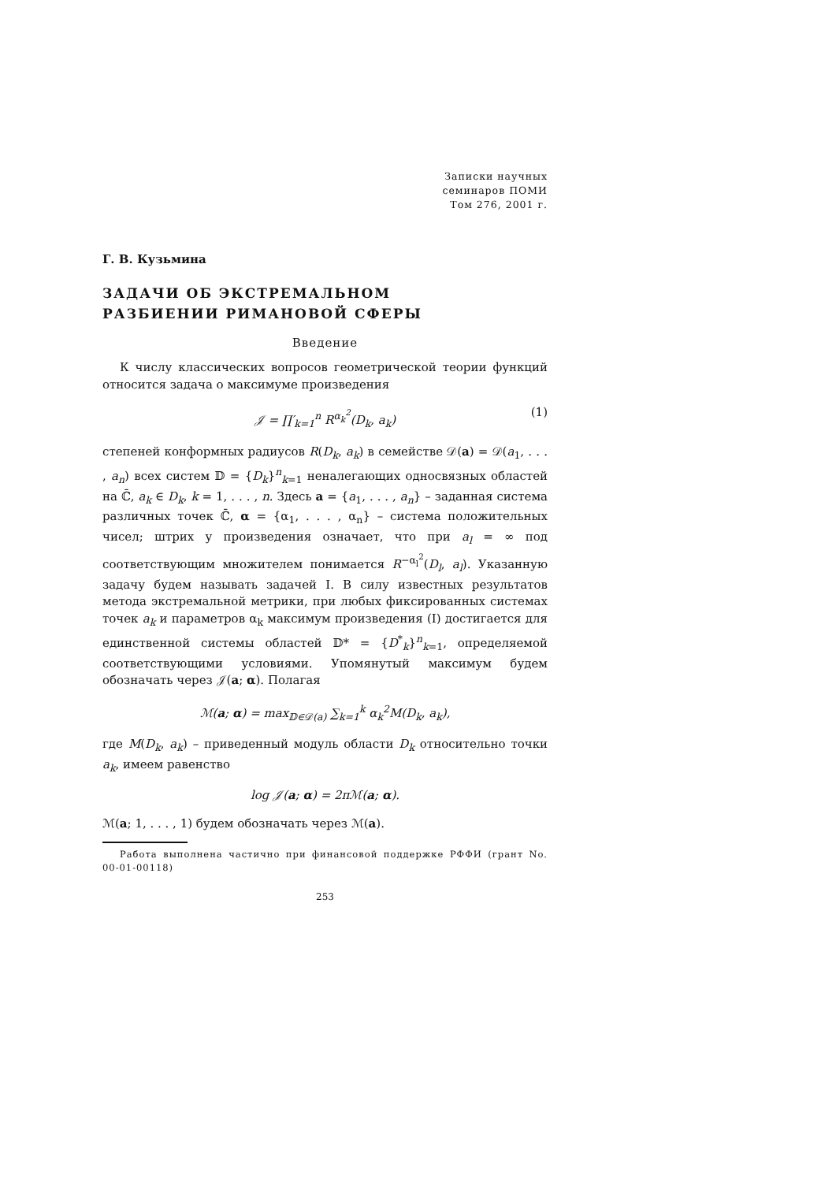Записки научных
семинаров ПОМИ
Том 276, 2001 г.
Г. В. Кузьмина
ЗАДАЧИ ОБ ЭКСТРЕМАЛЬНОМ
РАЗБИЕНИИ РИМАНОВОЙ СФЕРЫ
Введение
К числу классических вопросов геометрической теории функций относится задача о максимуме произведения
𝒥 = ∏′<sub>k=1</sub><sup>n</sup> R<sup>α<sub>k</sub><sup>2</sup></sup>(D<sub>k</sub>, a<sub>k</sub>) (1)
степеней конформных радиусов R(D<sub>k</sub>, a<sub>k</sub>) в семействе 𝒟(a) = 𝒟(a<sub>1</sub>, . . . , a<sub>n</sub>) всех систем 𝔻 = {D<sub>k</sub>}<sup>n</sup><sub>k=1</sub> неналегающих односвязных областей на ℂ̄, a<sub>k</sub> ∈ D<sub>k</sub>, k = 1, . . . , n. Здесь a = {a<sub>1</sub>, . . . , a<sub>n</sub>} – заданная система различных точек ℂ̄, α = {α<sub>1</sub>, . . . , α<sub>n</sub>} – система положительных чисел; штрих у произведения означает, что при a<sub>l</sub> = ∞ под соответствующим множителем понимается R<sup>−α<sub>l</sub><sup>2</sup></sup>(D<sub>l</sub>, a<sub>l</sub>). Указанную задачу будем называть задачей I. В силу известных результатов метода экстремальной метрики, при любых фиксированных системах точек a<sub>k</sub> и параметров α<sub>k</sub> максимум произведения (I) достигается для единственной системы областей 𝔻* = {D<sup>*</sup><sub>k</sub>}<sup>n</sup><sub>k=1</sub>, определяемой соответствующими условиями. Упомянутый максимум будем обозначать через 𝒥(a; α). Полагая
ℳ(a; α) = max<sub>𝔻∈𝒟(a)</sub> ∑<sub>k=1</sub><sup>k</sup> α<sub>k</sub><sup>2</sup>M(D<sub>k</sub>, a<sub>k</sub>),
где M(D<sub>k</sub>, a<sub>k</sub>) – приведенный модуль области D<sub>k</sub> относительно точки a<sub>k</sub>, имеем равенство
log 𝒥(a; α) = 2πℳ(a; α).
ℳ(a; 1, . . . , 1) будем обозначать через ℳ(a).
Работа выполнена частично при финансовой поддержке РФФИ (грант No. 00-01-00118)
253